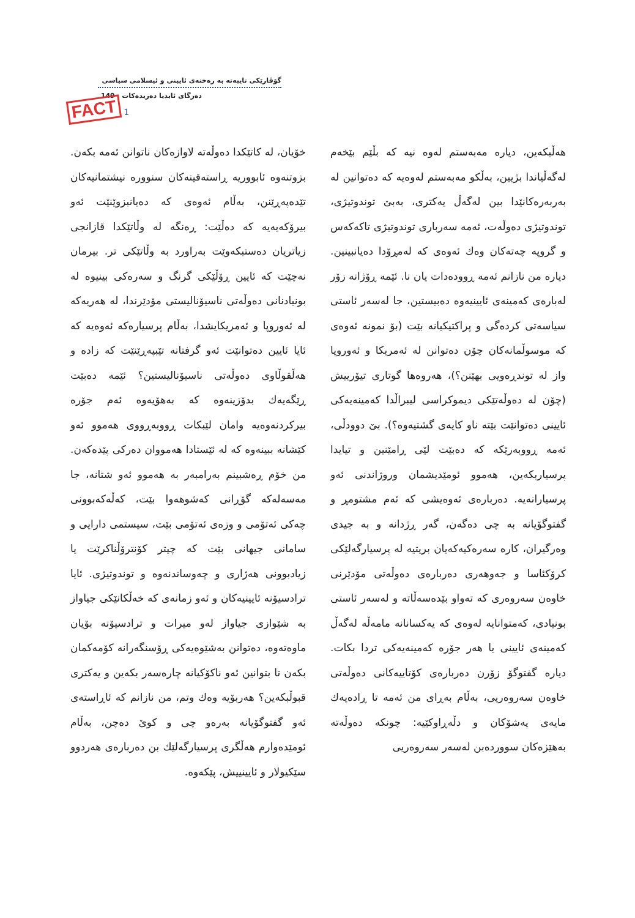FACT 1
گۆڤارێکی تایبەتە بە رەخنەی ئایینی و ئیسلامی سیاسی
دەزگای ئایدیا دەریدەکات 149
هەڵبکەین، دیارە مەبەستم لەوە نیە کە بڵێم بێخەم لەگەڵیاندا بژیین، بەڵکو مەبەستم لەوەیە کە دەتوانین لە بەربەرەکانێدا بین لەگەڵ یەکتری، بەبێ توندوتیژی، توندوتیژی دەوڵەت، ئەمە سەرباری توندوتیژی تاکەکەس و گروپە چەتەکان وەك ئەوەی کە لەمڕۆدا دەیانبینین. دیارە من نازانم ئەمە ڕوودەدات یان نا. ئێمە ڕۆژانە زۆر لەبارەی کەمینەی ئایینیەوە دەبیستین، جا لەسەر ئاستی سیاسەتی کردەگی و پراکتیکیانە بێت (بۆ نمونە ئەوەی کە موسوڵمانەکان چۆن دەتوانن لە ئەمریکا و ئەوروپا واز لە توندڕەویی بهێنن؟)، هەروەها گوتاری تیۆرییش (چۆن لە دەوڵەتێکی دیموکراسی لیبراڵدا کەمینەیەکی ئایینی دەتوانێت بێتە ناو کایەی گشتیەوە؟). بێ دوودڵی، ئەمە ڕووبەرێکە کە دەبێت لێی ڕامێنین و تیایدا پرسیاربکەین، هەموو ئومێدیشمان وروژاندنی ئەو پرسیارانەیە. دەربارەی ئەوەیشی کە ئەم مشتومڕ و گفتوگۆیانە بە چی دەگەن، گەر ڕژدانە و بە جیدی وەرگیران، کارە سەرەکیەکەیان بریتیە لە پرسیارگەلێکی کرۆکئاسا و جەوهەری دەربارەی دەوڵەتی مۆدێرنی خاوەن سەروەری کە تەواو بێدەسەڵاتە و لەسەر ئاستی بونیادی، کەمتوانایە لەوەی کە یەکسانانە مامەڵە لەگەڵ کەمینەی ئایینی یا هەر جۆرە کەمینەیەکی تردا بکات. دیارە گفتوگۆ زۆرن دەربارەی کۆتاییەکانی دەوڵەتی خاوەن سەروەریی، بەڵام بەڕای من ئەمە تا ڕادەیەك مایەی پەشۆکان و دڵەڕاوکێیە: چونکە دەوڵەتە بەهێزەکان سووردەبن لەسەر سەروەریی
خۆیان، لە کاتێکدا دەوڵەتە لاوازەکان ناتوانن ئەمە بکەن. بزوتنەوە ئابووریە ڕاستەقینەکان سنوورە نیشتمانیەکان تێدەپەڕێنن، بەڵام ئەوەی کە دەیانبزوێنێت ئەو بیرۆکەیەیە کە دەڵێت: ڕەنگە لە وڵاتێکدا قازانجی زیاتریان دەستبکەوێت بەراورد بە وڵاتێکی تر. بیرمان نەچێت کە ئایین ڕۆڵێکی گرنگ و سەرەکی بینیوە لە بونیادنانی دەوڵەتی ناسیۆنالیستی مۆدێرندا، لە هەریەکە لە ئەوروپا و ئەمریکایشدا، بەڵام پرسیارەکە ئەوەیە کە ئایا ئایین دەتوانێت ئەو گرفتانە تێبپەڕێنێت کە زادە و هەڵقوڵاوی دەوڵەتی ناسیۆنالیستین؟ ئێمە دەبێت ڕێگەیەك بدۆزینەوە کە بەهۆیەوە ئەم جۆرە بیرکردنەوەیە وامان لێبکات ڕووبەڕووی هەموو ئەو کێشانە ببینەوە کە لە ئێستادا هەمووان دەرکی پێدەکەن. من خۆم ڕەشبینم بەرامبەر بە هەموو ئەو شتانە، جا مەسەلەکە گۆڕانی کەشوهەوا بێت، کەڵەکەبوونی چەکی ئەتۆمی و وزەی ئەتۆمی بێت، سیستمی دارایی و سامانی جیهانی بێت کە چیتر کۆنترۆڵناکرێت یا زیادبوونی هەژاری و چەوساندنەوە و توندوتیژی. ئایا ترادسیۆنە ئایینیەکان و ئەو زمانەی کە خەڵکانێکی جیاواز بە شێوازی جیاواز لەو میرات و ترادسیۆنە بۆیان ماوەتەوە، دەتوانن بەشێوەیەکی ڕۆسنگەرانە کۆمەکمان بکەن تا بتوانین ئەو ناکۆکیانە چارەسەر بکەین و یەکتری قبوڵبکەین؟ هەربۆیە وەك وتم، من نازانم کە ئاڕاستەی ئەو گفتوگۆیانە بەرەو چی و کوێ دەچن، بەڵام ئومێدەوارم هەڵگری پرسیارگەلێك بن دەربارەی هەردوو سێکیولار و ئایینییش، پێکەوە.